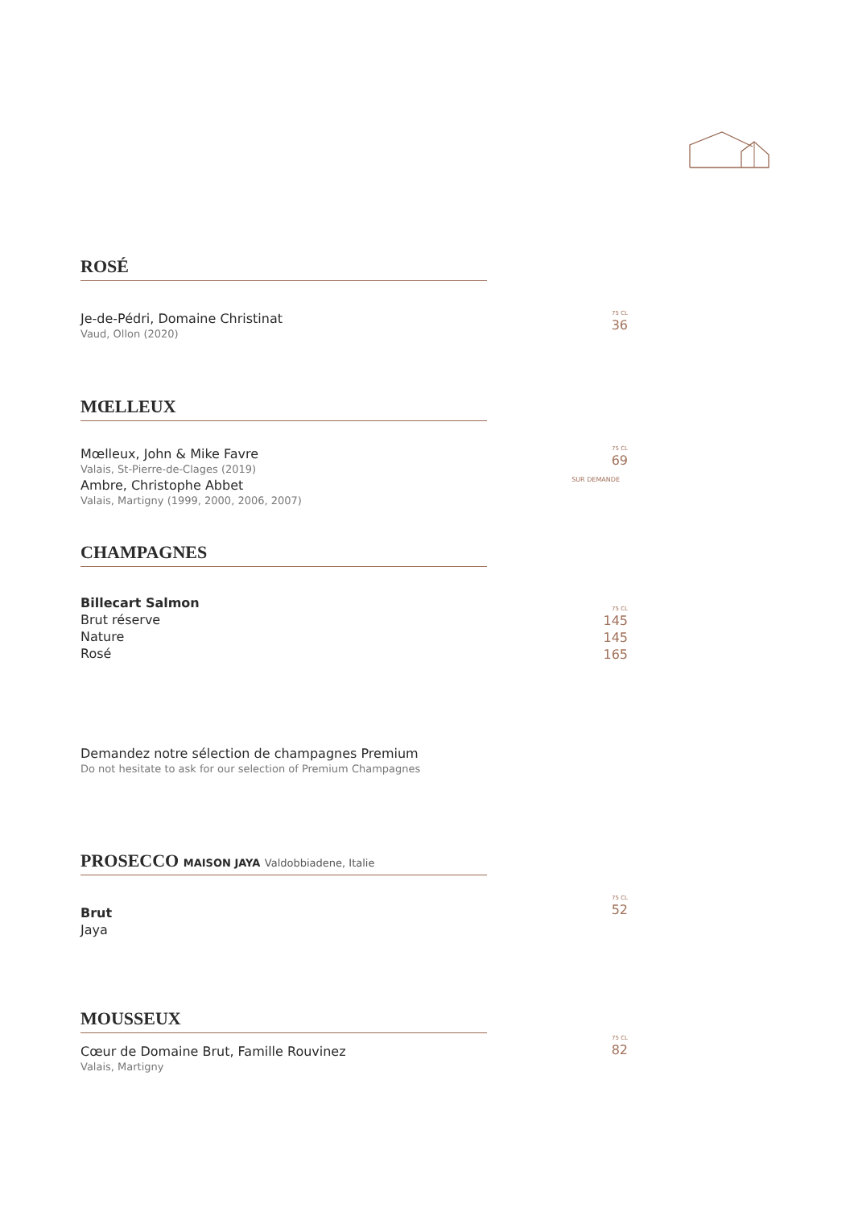ROSÉ
Je-de-Pédri, Domaine Christinat
Vaud, Ollon (2020)
75 CL
36
MŒLLEUX
Mœlleux, John & Mike Favre
Valais, St-Pierre-de-Clages (2019)
Ambre, Christophe Abbet
Valais, Martigny (1999, 2000, 2006, 2007)
75 CL
69
SUR DEMANDE
CHAMPAGNES
Billecart Salmon
Brut réserve
Nature
Rosé
75 CL
145
145
165
Demandez notre sélection de champagnes Premium
Do not hesitate to ask for our selection of Premium Champagnes
PROSECCO MAISON JAYA Valdobbiadene, Italie
Brut
Jaya
75 CL
52
MOUSSEUX
Cœur de Domaine Brut, Famille Rouvinez
Valais, Martigny
75 CL
82